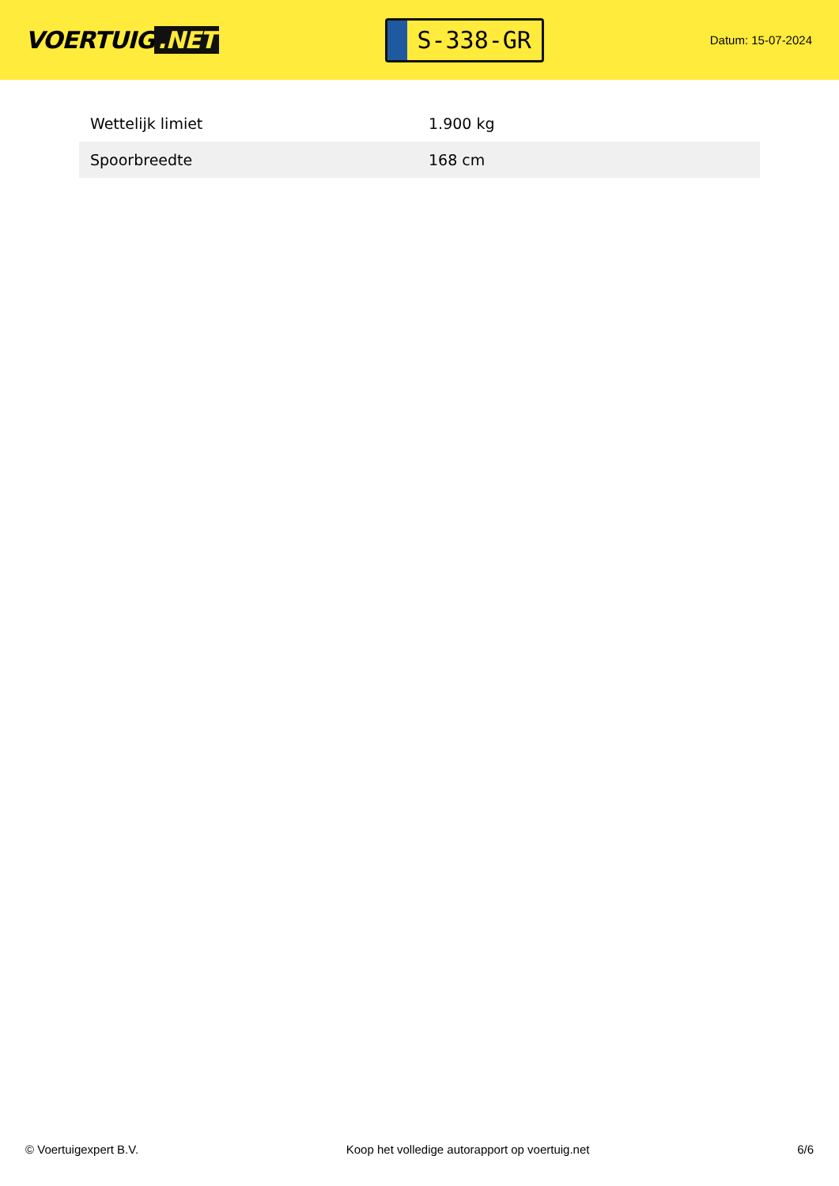VOERTUIG.NET
S-338-GR
Datum: 15-07-2024
| Wettelijk limiet | 1.900 kg |
| Spoorbreedte | 168 cm |
© Voertuigexpert B.V. Koop het volledige autorapport op voertuig.net 6/6